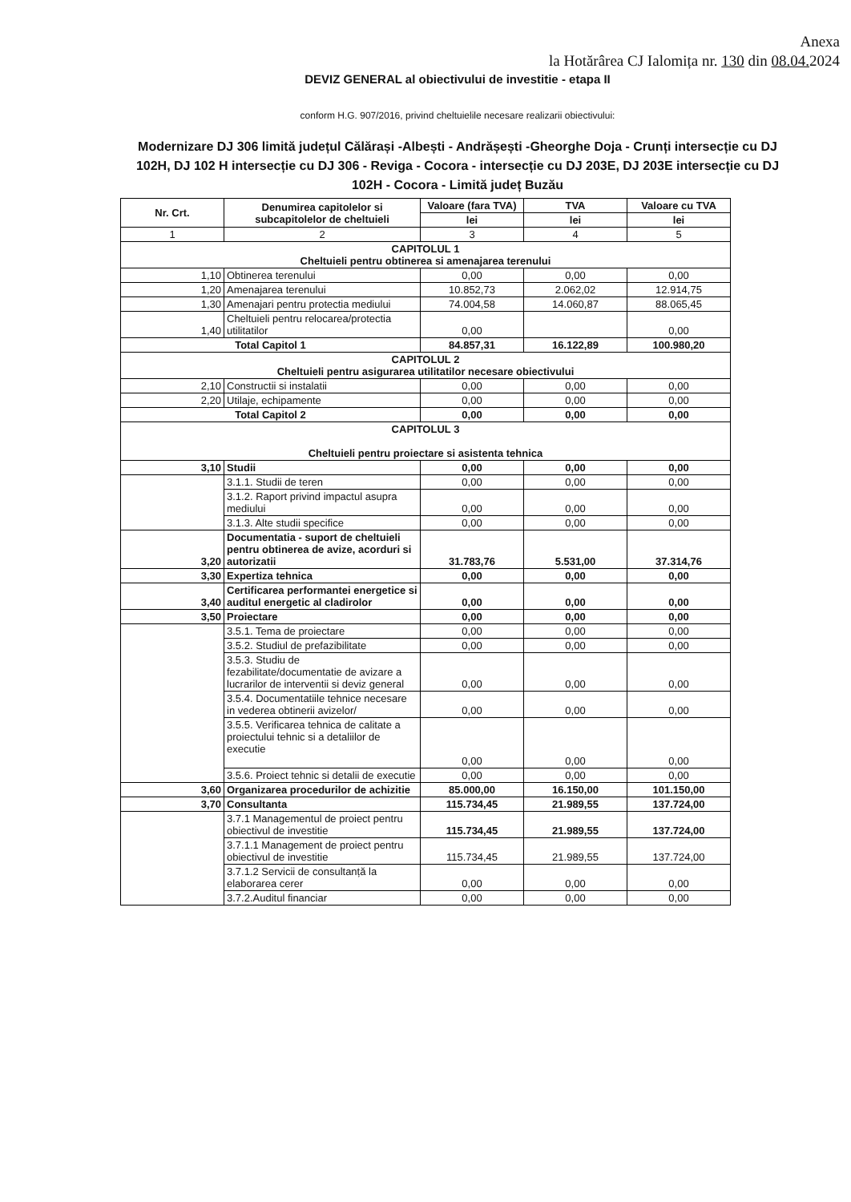Anexa
la Hotărârea CJ Ialomița nr. 130 din 08.04. 2024
DEVIZ GENERAL al obiectivului de investitie - etapa II
conform H.G. 907/2016, privind cheltuielile necesare realizarii obiectivului:
Modernizare DJ 306 limită județul Călărași -Albești - Andrășești -Gheorghe Doja - Crunți intersecție cu DJ 102H, DJ 102 H intersecție cu DJ 306 - Reviga - Cocora - intersecție cu DJ 203E, DJ 203E intersecție cu DJ 102H - Cocora - Limită județ Buzău
| Nr. Crt. | Denumirea capitolelor si subcapitolelor de cheltuieli | Valoare (fara TVA) | TVA | Valoare cu TVA |
| --- | --- | --- | --- | --- |
| | | lei | lei | lei |
| 1 | 2 | 3 | 4 | 5 |
| CAPITOLUL 1 Cheltuieli pentru obtinerea si amenajarea terenului | | | | |
| 1,10 | Obtinerea terenului | 0,00 | 0,00 | 0,00 |
| 1,20 | Amenajarea terenului | 10.852,73 | 2.062,02 | 12.914,75 |
| 1,30 | Amenajari pentru protectia mediului | 74.004,58 | 14.060,87 | 88.065,45 |
| 1,40 | Cheltuieli pentru relocarea/protectia utilitatilor | 0,00 | | 0,00 |
| Total Capitol 1 | | 84.857,31 | 16.122,89 | 100.980,20 |
| CAPITOLUL 2 Cheltuieli pentru asigurarea utilitatilor necesare obiectivului | | | | |
| 2,10 | Constructii si instalatii | 0,00 | 0,00 | 0,00 |
| 2,20 | Utilaje, echipamente | 0,00 | 0,00 | 0,00 |
| Total Capitol 2 | | 0,00 | 0,00 | 0,00 |
| CAPITOLUL 3 Cheltuieli pentru proiectare si asistenta tehnica | | | | |
| 3,10 | Studii | 0,00 | 0,00 | 0,00 |
| | 3.1.1. Studii de teren | 0,00 | 0,00 | 0,00 |
| | 3.1.2. Raport privind impactul asupra mediului | 0,00 | 0,00 | 0,00 |
| | 3.1.3. Alte studii specifice | 0,00 | 0,00 | 0,00 |
| 3,20 | Documentatia - suport de cheltuieli pentru obtinerea de avize, acorduri si autorizatii | 31.783,76 | 5.531,00 | 37.314,76 |
| 3,30 | Expertiza tehnica | 0,00 | 0,00 | 0,00 |
| 3,40 | Certificarea performantei energetice si auditul energetic al cladirolor | 0,00 | 0,00 | 0,00 |
| 3,50 | Proiectare | 0,00 | 0,00 | 0,00 |
| | 3.5.1. Tema de proiectare | 0,00 | 0,00 | 0,00 |
| | 3.5.2. Studiul de prefazibilitate | 0,00 | 0,00 | 0,00 |
| | 3.5.3. Studiu de fezabilitate/documentatie de avizare a lucrarilor de interventii si deviz general | 0,00 | 0,00 | 0,00 |
| | 3.5.4. Documentatiile tehnice necesare in vederea obtinerii avizelor/ | 0,00 | 0,00 | 0,00 |
| | 3.5.5. Verificarea tehnica de calitate a proiectului tehnic si a detaliilor de executie | 0,00 | 0,00 | 0,00 |
| | 3.5.6. Proiect tehnic si detalii de executie | 0,00 | 0,00 | 0,00 |
| 3,60 | Organizarea procedurilor de achizitie | 85.000,00 | 16.150,00 | 101.150,00 |
| 3,70 | Consultanta | 115.734,45 | 21.989,55 | 137.724,00 |
| | 3.7.1 Managementul de proiect pentru obiectivul de investitie | 115.734,45 | 21.989,55 | 137.724,00 |
| | 3.7.1.1 Management de proiect pentru obiectivul de investitie | 115.734,45 | 21.989,55 | 137.724,00 |
| | 3.7.1.2 Servicii de consultanță la elaborarea cerer | 0,00 | 0,00 | 0,00 |
| | 3.7.2.Auditul financiar | 0,00 | 0,00 | 0,00 |